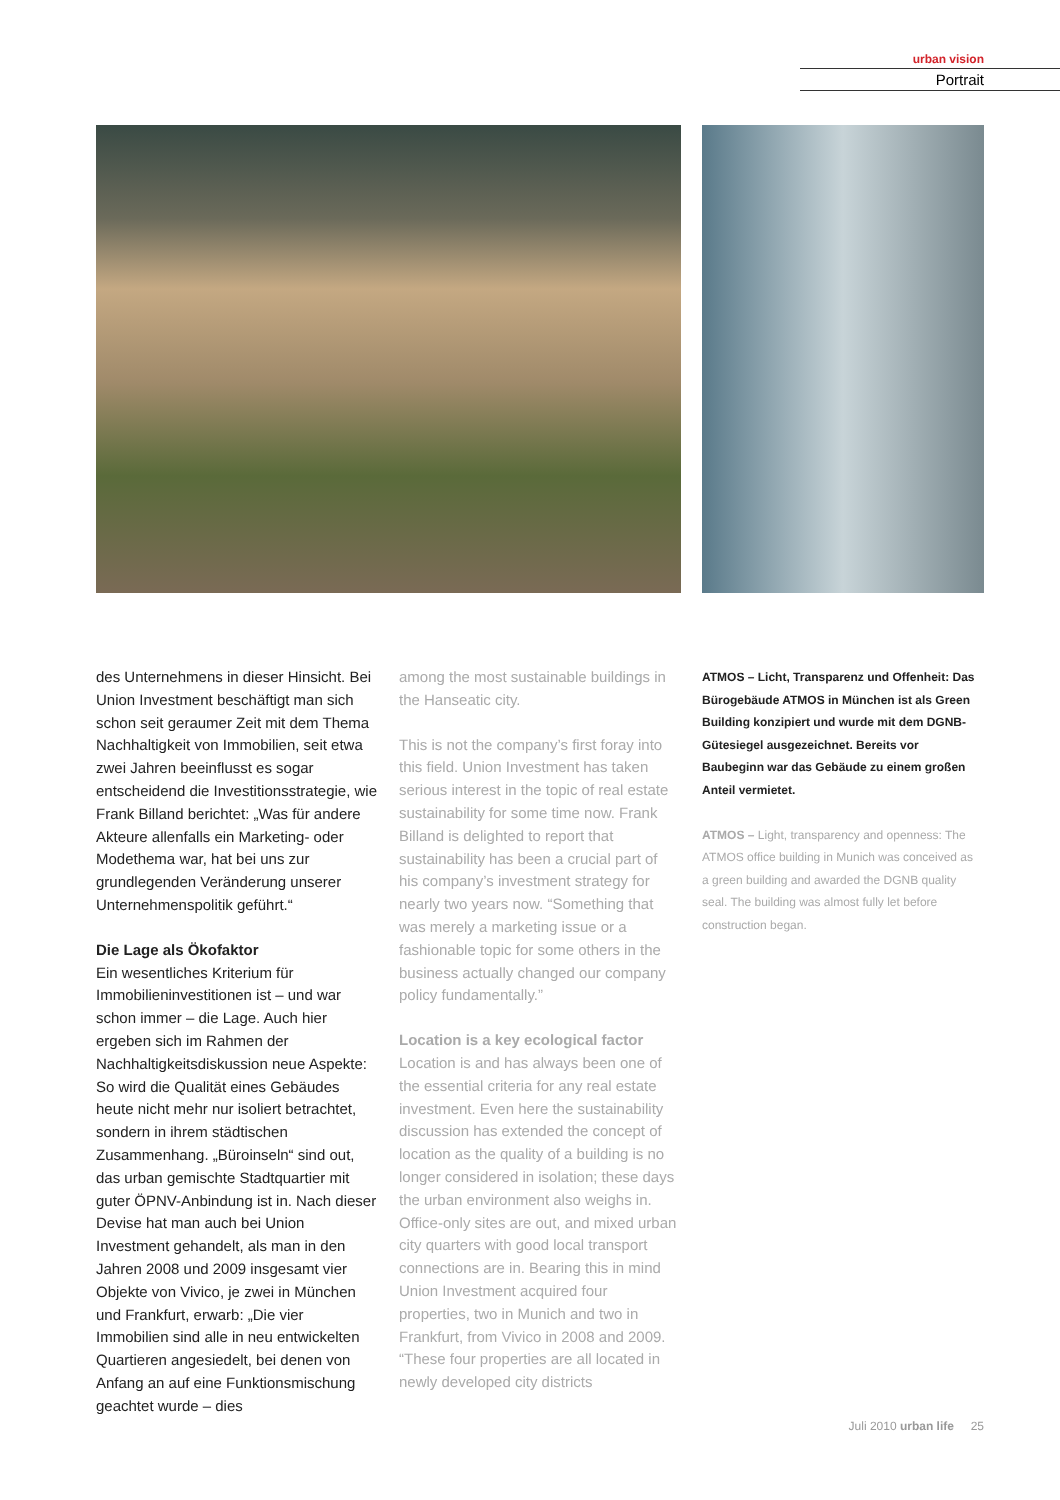urban vision
Portrait
des Unternehmens in dieser Hinsicht. Bei Union Investment beschäftigt man sich schon seit geraumer Zeit mit dem Thema Nachhaltigkeit von Immobilien, seit etwa zwei Jahren beeinflusst es sogar entscheidend die Investitionsstrategie, wie Frank Billand berichtet: „Was für andere Akteure allenfalls ein Marketing- oder Modethema war, hat bei uns zur grundlegenden Veränderung unserer Unternehmenspolitik geführt.“
Die Lage als Ökofaktor
Ein wesentliches Kriterium für Immobilieninvestitionen ist – und war schon immer – die Lage. Auch hier ergeben sich im Rahmen der Nachhaltigkeitsdiskussion neue Aspekte: So wird die Qualität eines Gebäudes heute nicht mehr nur isoliert betrachtet, sondern in ihrem städtischen Zusammenhang. „Büroinseln“ sind out, das urban gemischte Stadtquartier mit guter ÖPNV-Anbindung ist in. Nach dieser Devise hat man auch bei Union Investment gehandelt, als man in den Jahren 2008 und 2009 insgesamt vier Objekte von Vivico, je zwei in München und Frankfurt, erwarb: „Die vier Immobilien sind alle in neu entwickelten Quartieren angesiedelt, bei denen von Anfang an auf eine Funktionsmischung geachtet wurde – dies
among the most sustainable buildings in the Hanseatic city.
This is not the company’s first foray into this field. Union Investment has taken serious interest in the topic of real estate sustainability for some time now. Frank Billand is delighted to report that sustainability has been a crucial part of his company’s investment strategy for nearly two years now. “Something that was merely a marketing issue or a fashionable topic for some others in the business actually changed our company policy fundamentally.”
Location is a key ecological factor
Location is and has always been one of the essential criteria for any real estate investment. Even here the sustainability discussion has extended the concept of location as the quality of a building is no longer considered in isolation; these days the urban environment also weighs in. Office-only sites are out, and mixed urban city quarters with good local transport connections are in. Bearing this in mind Union Investment acquired four properties, two in Munich and two in Frankfurt, from Vivico in 2008 and 2009. “These four properties are all located in newly developed city districts
ATMOS – Licht, Transparenz und Offenheit: Das Bürogebäude ATMOS in München ist als Green Building konzipiert und wurde mit dem DGNB-Gütesiegel ausgezeichnet. Bereits vor Baubeginn war das Gebäude zu einem großen Anteil vermietet.
ATMOS – Light, transparency and openness: The ATMOS office building in Munich was conceived as a green building and awarded the DGNB quality seal. The building was almost fully let before construction began.
Juli 2010 urban life 25